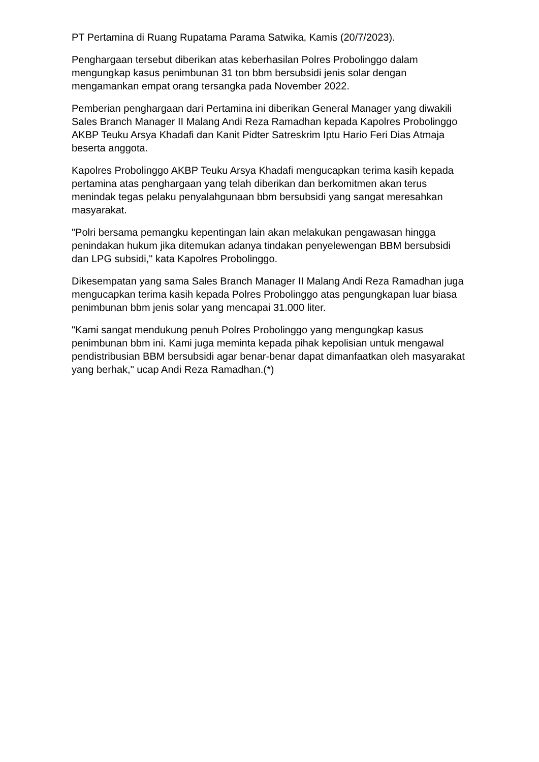PT Pertamina di Ruang Rupatama Parama Satwika, Kamis (20/7/2023).
Penghargaan tersebut diberikan atas keberhasilan Polres Probolinggo dalam mengungkap kasus penimbunan 31 ton bbm bersubsidi jenis solar dengan mengamankan empat orang tersangka pada November 2022.
Pemberian penghargaan dari Pertamina ini diberikan General Manager yang diwakili Sales Branch Manager II Malang Andi Reza Ramadhan kepada Kapolres Probolinggo AKBP Teuku Arsya Khadafi dan Kanit Pidter Satreskrim Iptu Hario Feri Dias Atmaja beserta anggota.
Kapolres Probolinggo AKBP Teuku Arsya Khadafi mengucapkan terima kasih kepada pertamina atas penghargaan yang telah diberikan dan berkomitmen akan terus menindak tegas pelaku penyalahgunaan bbm bersubsidi yang sangat meresahkan masyarakat.
"Polri bersama pemangku kepentingan lain akan melakukan pengawasan hingga penindakan hukum jika ditemukan adanya tindakan penyelewengan BBM bersubsidi dan LPG subsidi," kata Kapolres Probolinggo.
Dikesempatan yang sama Sales Branch Manager II Malang Andi Reza Ramadhan juga mengucapkan terima kasih kepada Polres Probolinggo atas pengungkapan luar biasa penimbunan bbm jenis solar yang mencapai 31.000 liter.
"Kami sangat mendukung penuh Polres Probolinggo yang mengungkap kasus penimbunan bbm ini. Kami juga meminta kepada pihak kepolisian untuk mengawal pendistribusian BBM bersubsidi agar benar-benar dapat dimanfaatkan oleh masyarakat yang berhak," ucap Andi Reza Ramadhan.(*)